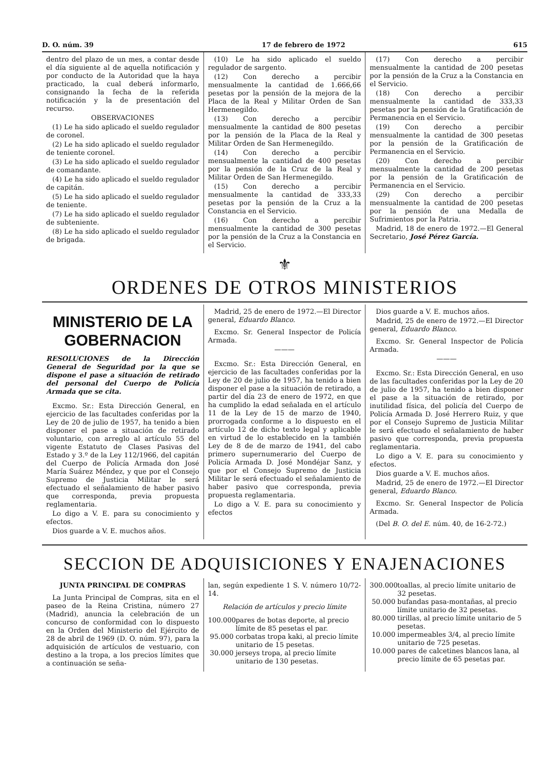D. O. núm. 39 17 de febrero de 1972 615
dentro del plazo de un mes, a contar desde el día siguiente al de aquella notificación y por conducto de la Autoridad que la haya practicado, la cual deberá informarlo, consignando la fecha de la referida notificación y la de presentación del recurso.
OBSERVACIONES
(1) Le ha sido aplicado el sueldo regulador de coronel.
(2) Le ha sido aplicado el sueldo regulador de teniente coronel.
(3) Le ha sido aplicado el sueldo regulador de comandante.
(4) Le ha sido aplicado el sueldo regulador de capitán.
(5) Le ha sido aplicado el sueldo regulador de teniente.
(7) Le ha sido aplicado el sueldo regulador de subteniente.
(8) Le ha sido aplicado el sueldo regulador de brigada.
(10) Le ha sido aplicado el sueldo regulador de sargento.
(12) Con derecho a percibir mensualmente la cantidad de 1.666,66 pesetas por la pensión de la mejora de la Placa de la Real y Militar Orden de San Hermenegildo.
(13) Con derecho a percibir mensualmente la cantidad de 800 pesetas por la pensión de la Placa de la Real y Militar Orden de San Hermenegildo.
(14) Con derecho a percibir mensualmente la cantidad de 400 pesetas por la pensión de la Cruz de la Real y Militar Orden de San Hermenegildo.
(15) Con derecho a percibir mensualmente la cantidad de 333,33 pesetas por la pensión de la Cruz a la Constancia en el Servicio.
(16) Con derecho a percibir mensualmente la cantidad de 300 pesetas por la pensión de la Cruz a la Constancia en el Servicio.
(17) Con derecho a percibir mensualmente la cantidad de 200 pesetas por la pensión de la Cruz a la Constancia en el Servicio.
(18) Con derecho a percibir mensualmente la cantidad de 333,33 pesetas por la pensión de la Gratificación de Permanencia en el Servicio.
(19) Con derecho a percibir mensualmente la cantidad de 300 pesetas por la pensión de la Gratificación de Permanencia en el Servicio.
(20) Con derecho a percibir mensualmente la cantidad de 200 pesetas por la pensión de la Gratificación de Permanencia en el Servicio.
(29) Con derecho a percibir mensualmente la cantidad de 200 pesetas por la pensión de una Medalla de Sufrimientos por la Patria.
Madrid, 18 de enero de 1972.—El General Secretario, José Pérez García.
⚜
ORDENES DE OTROS MINISTERIOS
MINISTERIO DE LA GOBERNACION
RESOLUCIONES de la Dirección General de Seguridad por la que se dispone el pase a situación de retirado del personal del Cuerpo de Policía Armada que se cita.
Excmo. Sr.: Esta Dirección General, en ejercicio de las facultades conferidas por la Ley de 20 de julio de 1957, ha tenido a bien disponer el pase a situación de retirado voluntario, con arreglo al artículo 55 del vigente Estatuto de Clases Pasivas del Estado y 3.º de la Ley 112/1966, del capitán del Cuerpo de Policía Armada don José María Suárez Méndez, y que por el Consejo Supremo de Justicia Militar le será efectuado el señalamiento de haber pasivo que corresponda, previa propuesta reglamentaria.
Lo digo a V. E. para su conocimiento y efectos.
Dios guarde a V. E. muchos años.
Madrid, 25 de enero de 1972.—El Director general, Eduardo Blanco.
Excmo. Sr. General Inspector de Policía Armada.
———
Excmo. Sr.: Esta Dirección General, en ejercicio de las facultades conferidas por la Ley de 20 de julio de 1957, ha tenido a bien disponer el pase a la situación de retirado, a partir del día 23 de enero de 1972, en que ha cumplido la edad señalada en el artículo 11 de la Ley de 15 de marzo de 1940, prorrogada conforme a lo dispuesto en el artículo 12 de dicho texto legal y aplicable en virtud de lo establecido en la también Ley de 8 de de marzo de 1941, del cabo primero supernumerario del Cuerpo de Policía Armada D. José Mondéjar Sanz, y que por el Consejo Supremo de Justicia Militar le será efectuado el señalamiento de haber pasivo que corresponda, previa propuesta reglamentaria.
Lo digo a V. E. para su conocimiento y efectos
Dios guarde a V. E. muchos años.
Madrid, 25 de enero de 1972.—El Director general, Eduardo Blanco.
Excmo. Sr. General Inspector de Policía Armada.
———
Excmo. Sr.: Esta Dirección General, en uso de las facultades conferidas por la Ley de 20 de julio de 1957, ha tenido a bien disponer el pase a la situación de retirado, por inutilidad física, del policía del Cuerpo de Policía Armada D. José Herrero Ruiz, y que por el Consejo Supremo de Justicia Militar le será efectuado el señalamiento de haber pasivo que corresponda, previa propuesta reglamentaria.
Lo digo a V. E. para su conocimiento y efectos.
Dios guarde a V. E. muchos años.
Madrid, 25 de enero de 1972.—El Director general, Eduardo Blanco.
Excmo. Sr. General Inspector de Policía Armada.
(Del B. O. del E. núm. 40, de 16-2-72.)
SECCION DE ADQUISICIONES Y ENAJENACIONES
JUNTA PRINCIPAL DE COMPRAS
La Junta Principal de Compras, sita en el paseo de la Reina Cristina, número 27 (Madrid), anuncia la celebración de un concurso de conformidad con lo dispuesto en la Orden del Ministerio del Ejército de 28 de abril de 1969 (D. O. núm. 97), para la adquisición de artículos de vestuario, con destino a la tropa, a los precios límites que a continuación se seña-
lan, según expediente 1 S. V. número 10/72-14.
Relación de artículos y precio límite
100.000 pares de botas deporte, al precio límite de 85 pesetas el par.
95.000 corbatas tropa kaki, al precio límite unitario de 15 pesetas.
30.000 jerseys tropa, al precio límite unitario de 130 pesetas.
300.000 toallas, al precio límite unitario de 32 pesetas.
50.000 bufandas pasa-montañas, al precio límite unitario de 32 pesetas.
80.000 tirillas, al precio límite unitario de 5 pesetas.
10.000 impermeables 3/4, al precio límite unitario de 725 pesetas.
10.000 pares de calcetines blancos lana, al precio límite de 65 pesetas par.